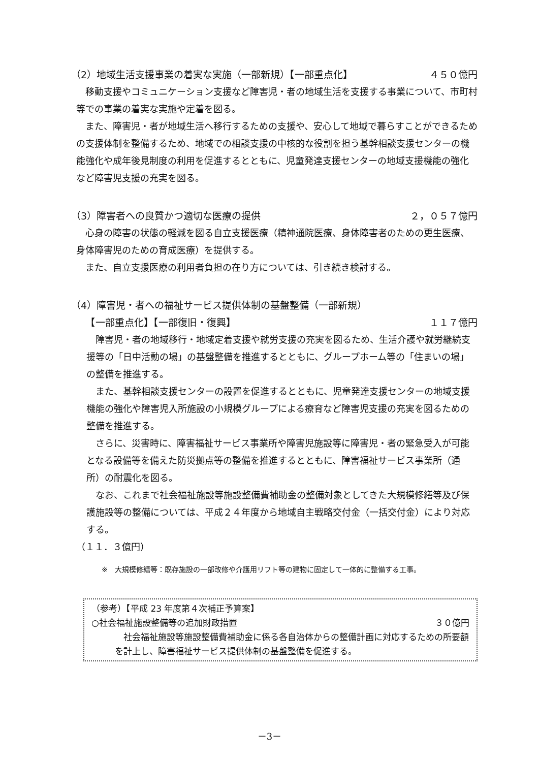（2）地域生活支援事業の着実な実施（一部新規）【一部重点化】 ４５０億円
　移動支援やコミュニケーション支援など障害児・者の地域生活を支援する事業について、市町村等での事業の着実な実施や定着を図る。
　また、障害児・者が地域生活へ移行するための支援や、安心して地域で暮らすことができるための支援体制を整備するため、地域での相談支援の中核的な役割を担う基幹相談支援センターの機能強化や成年後見制度の利用を促進するとともに、児童発達支援センターの地域支援機能の強化など障害児支援の充実を図る。
（3）障害者への良質かつ適切な医療の提供 ２，０５７億円
　心身の障害の状態の軽減を図る自立支援医療（精神通院医療、身体障害者のための更生医療、身体障害児のための育成医療）を提供する。
　また、自立支援医療の利用者負担の在り方については、引き続き検討する。
（4）障害児・者への福祉サービス提供体制の基盤整備（一部新規）
　　【一部重点化】【一部復旧・復興】 １１７億円
　障害児・者の地域移行・地域定着支援や就労支援の充実を図るため、生活介護や就労継続支援等の「日中活動の場」の基盤整備を推進するとともに、グループホーム等の「住まいの場」の整備を推進する。
　また、基幹相談支援センターの設置を促進するとともに、児童発達支援センターの地域支援機能の強化や障害児入所施設の小規模グループによる療育など障害児支援の充実を図るための整備を推進する。
　さらに、災害時に、障害福祉サービス事業所や障害児施設等に障害児・者の緊急受入が可能となる設備等を備えた防災拠点等の整備を推進するとともに、障害福祉サービス事業所（通所）の耐震化を図る。
　なお、これまで社会福祉施設等施設整備費補助金の整備対象としてきた大規模修繕等及び保護施設等の整備については、平成２４年度から地域自主戦略交付金（一括交付金）により対応する。
（１１．３億円）
※　大規模修繕等：既存施設の一部改修や介護用リフト等の建物に固定して一体的に整備する工事。
（参考）【平成 23 年度第４次補正予算案】
○社会福祉施設整備等の追加財政措置 ３０億円
　社会福祉施設等施設整備費補助金に係る各自治体からの整備計画に対応するための所要額を計上し、障害福祉サービス提供体制の基盤整備を促進する。
－3－